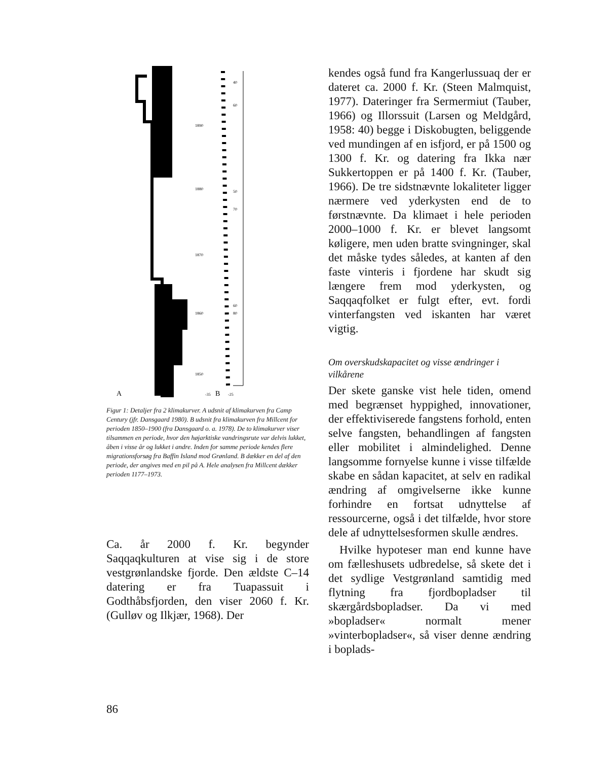A
B
40
60
1890
1880
50
70
1870
60
1860
80
1850
-35
-25
Figur 1: Detaljer fra 2 klimakurver. A udsnit af klimakurven fra Camp Century (jfr. Dansgaard 1980). B udsnit fra klimakurven fra Millcent for perioden 1850–1900 (fra Dansgaard o. a. 1978). De to klimakurver viser tilsammen en periode, hvor den højarktiske vandringsrute var delvis lukket, åben i visse år og lukket i andre. Inden for samme periode kendes flere migrationsforsøg fra Baffin Island mod Grønland. B dækker en del af den periode, der angives med en pil på A. Hele analysen fra Millcent dækker perioden 1177–1973.
Ca. år 2000 f. Kr. begynder Saqqaqkulturen at vise sig i de store vestgrønlandske fjorde. Den ældste C–14 datering er fra Tuapassuit i Godthåbsfjorden, den viser 2060 f. Kr. (Gulløv og Ilkjær, 1968). Der
kendes også fund fra Kangerlussuaq der er dateret ca. 2000 f. Kr. (Steen Malmquist, 1977). Dateringer fra Sermermiut (Tauber, 1966) og Illorssuit (Larsen og Meldgård, 1958: 40) begge i Diskobugten, beliggende ved mundingen af en isfjord, er på 1500 og 1300 f. Kr. og datering fra Ikka nær Sukkertoppen er på 1400 f. Kr. (Tauber, 1966). De tre sidstnævnte lokaliteter ligger nærmere ved yderkysten end de to førstnævnte. Da klimaet i hele perioden 2000–1000 f. Kr. er blevet langsomt køligere, men uden bratte svingninger, skal det måske tydes således, at kanten af den faste vinteris i fjordene har skudt sig længere frem mod yderkysten, og Saqqaqfolket er fulgt efter, evt. fordi vinterfangsten ved iskanten har været vigtig.
Om overskudskapacitet og visse ændringer i vilkårene
Der skete ganske vist hele tiden, omend med begrænset hyppighed, innovationer, der effektiviserede fangstens forhold, enten selve fangsten, behandlingen af fangsten eller mobilitet i almindelighed. Denne langsomme fornyelse kunne i visse tilfælde skabe en sådan kapacitet, at selv en radikal ændring af omgivelserne ikke kunne forhindre en fortsat udnyttelse af ressourcerne, også i det tilfælde, hvor store dele af udnyttelsesformen skulle ændres.
Hvilke hypoteser man end kunne have om fælleshusets udbredelse, så skete det i det sydlige Vestgrønland samtidig med flytning fra fjordbopladser til skærgårdsbopladser. Da vi med »bopladser« normalt mener »vinterbopladser«, så viser denne ændring i boplads-
86